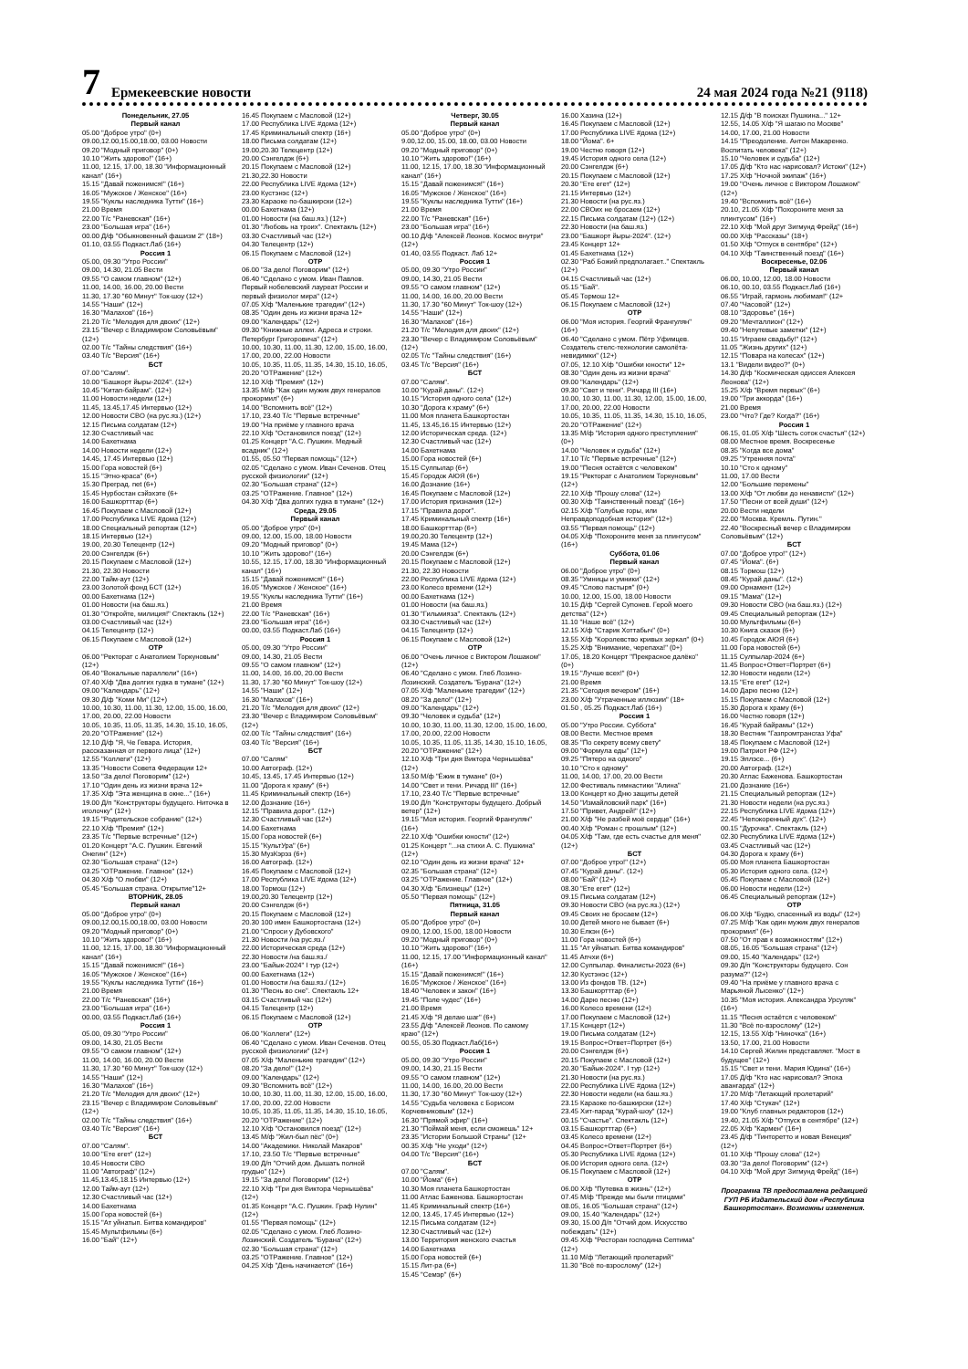7 Ермекеевские новости 24 мая 2024 года №21 (9118)
Понедельник, 27.05
Первый канал
05.00 "Доброе утро" (0+)
09.00,12.00,15.00,18.00, 03.00 Новости
09.20 "Модный приговор" (0+)
10.10 "Жить здорово!" (16+)
11.00, 12.15, 17.00, 18.30 "Информационный канал" (16+)
15.15 "Давай поженимся!" (16+)
16.05 "Мужское / Женское" (16+)
19.55 "Куклы наследника Тутти" (16+)
21.00 Время
22.00 Т/с "Раневская" (16+)
23.00 "Большая игра" (16+)
00.00 Д/ф "Обыкновенный фашизм 2" (18+)
01.10, 03.55 Подкаст.Лаб (16+)
Россия 1
05.00, 09.30 "Утро России"
09.00, 14.30, 21.05 Вести
09.55 "О самом главном" (12+)
11.00, 14.00, 16.00, 20.00 Вести
11.30, 17.30 "60 Минут" Ток-шоу (12+)
14.55 "Наши" (12+)
16.30 "Малахов" (16+)
21.20 Т/с "Мелодия для двоих" (12+)
23.15 "Вечер с Владимиром Соловьёвым" (12+)
02.00 Т/с "Тайны следствия" (16+)
03.40 Т/с "Версия" (16+)
БСТ
07.00 "Салям".
10.00 "Башкорт йыры-2024". (12+)
10.45 "Китап-байрам". (12+)
11.00 Новости недели (12+)
11.45, 13.45,17.45 Интервью (12+)
12.00 Новости СВО (на рус.яз.) (12+)
12.15 Письма солдатам (12+)
12.30 Счастливый час
14.00 Бахетнама
14.00 Новости недели (12+)
14.45, 17.45 Интервью (12+)
15.00 Гора новостей (6+)
15.15 "Этно-краса" (6+)
15.30 Преград. net (6+)
15.45 Нурбостан сэйэхэте (6+
16.00 Башкортттар (6+)
16.45 Покупаем с Масловой (12+)
17.00 Республика LIVE #дома (12+)
18.00 Специальный репортаж (12+)
18.15 Интервью (12+)
19.00, 20.30 Телецентр (12+)
20.00 Сэнгелдэк (6+)
20.15 Покупаем с Масловой (12+)
21.30, 22.30 Новости
22.00 Тайм-аут (12+)
23.00 Золотой фонд БСТ (12+)
00.00 Бахетнама (12+)
01.00 Новости (на баш.яз.)
01.30 "Откройте, милиция!" Спектакль (12+)
03.00 Счастливый час (12+)
04.15 Телецентр (12+)
06.15 Покупаем с Масловой (12+)
ОТР
06.00 "Ректорат с Анатолием Торкуновым" (12+)
06.40 "Вокальные параллели" (16+)
07.40 Х/ф "Два долгих гудка в тумане" (12+)
09.00 "Календарь" (12+)
09.30 Д/ф "Коми Ми" (12+)
10.00, 10.30, 11.00, 11.30, 12.00, 15.00, 16.00, 17.00, 20.00, 22.00 Новости
10.05, 10.35, 11.05, 11.35, 14.30, 15.10, 16.05, 20.20 "ОТРажение" (12+)
12.10 Д/ф "Я, Че Гевара. История, рассказанная от первого лица" (12+)
12.55 "Коллеги" (12+)
13.35 "Новости Совета Федерации 12+
13.50 "За дело! Поговорим" (12+)
17.10 "Один день из жизни врача 12+
17.35 Х/ф "Эта женщина в окне..." (16+)
19.00 Д/п "Конструкторы будущего. Ниточка в иголочку" (12+)
19.15 "Родительское собрание" (12+)
22.10 Х/ф "Премия" (12+)
23.35 Т/с "Первые встречные" (12+)
01.20 Концерт "А.С. Пушкин. Евгений Онегин" (12+)
02.30 "Большая страна" (12+)
03.25 "ОТРажение. Главное" (12+)
04.30 Х/ф "О любви" (12+)
05.45 "Большая страна. Открытие"12+
ВТОРНИК, 28.05
Первый канал
05.00 "Доброе утро" (0+)
09.00,12.00,15.00,18.00, 03.00 Новости
09.20 "Модный приговор" (0+)
10.10 "Жить здорово!" (16+)
11.00, 12.15, 17.00, 18.30 "Информационный канал" (16+)
15.15 "Давай поженимся!" (16+)
16.05 "Мужское / Женское" (16+)
19.55 "Куклы наследника Тутти" (16+)
21.00 Время
22.00 Т/с "Раневская" (16+)
23.00 "Большая игра" (16+)
00.00, 03.55 Подкаст.Лаб (16+)
Россия 1
05.00, 09.30 "Утро России"
09.00, 14.30, 21.05 Вести
09.55 "О самом главном" (12+)
11.00, 14.00, 16.00, 20.00 Вести
11.30, 17.30 "60 Минут" Ток-шоу (12+)
14.55 "Наши" (12+)
16.30 "Малахов" (16+)
21.20 Т/с "Мелодия для двоих" (12+)
23.15 "Вечер с Владимиром Соловьёвым" (12+)
02.00 Т/с "Тайны следствия" (16+)
03.40 Т/с "Версия" (16+)
БСТ
07.00 "Салям".
10.00 "Ете егет" (12+)
10.45 Новости СВО
11.00 "Автограф" (12+)
11.45,13.45,18.15 Интервью (12+)
12.00 Тайм-аут (12+)
12.30 Счастливый час (12+)
14.00 Бахетнама
15.00 Гора новостей (6+)
15.15 "Ат уйнатып. Битва командиров"
15.45 Мультфильмы (6+)
16.00 "Бай" (12+)
16.45 Покупаем с Масловой (12+)
17.00 Республика LIVE #дома (12+)
17.45 Криминальный спектр (16+)
18.00 Письма солдатам (12+)
19.00,20.30 Телецентр (12+)
20.00 Сэнгелдэк (6+)
20.15 Покупаем с Масловой (12+)
21.30,22.30 Новости
22.00 Республика LIVE #дома (12+)
23.00 Кустэнэс (12+)
23.30 Караоке по-башкирски (12+)
00.00 Бахетнама (12+)
01.00 Новости (на баш.яз.) (12+)
01.30 "Любовь на троих". Спектакль (12+)
03.30 Счастливый час (12+)
04.30 Телецентр (12+)
06.15 Покупаем с Масловой (12+)
ОТР
06.00 "За дело! Поговорим" (12+)
06.40 "Сделано с умом. Иван Павлов. Первый нобелевский лауреат России и первый физиолог мира" (12+)
07.05 Х/ф "Маленькие трагедии" (12+)
08.35 "Один день из жизни врача 12+
09.00 "Календарь" (12+)
09.30 "Книжные аллеи. Адреса и строки. Петербург Григоровича" (12+)
10.00, 10.30, 11.00, 11.30, 12.00, 15.00, 16.00, 17.00, 20.00, 22.00 Новости
10.05, 10.35, 11.05, 11.35, 14.30, 15.10, 16.05, 20.20 "ОТРажение" (12+)
12.10 Х/ф "Премия" (12+)
13.35 М/ф "Как один мужик двух генералов прокормил" (6+)
14.00 "Вспомнить всё" (12+)
17.10, 23.40 Т/с "Первые встречные"
19.00 "На приёме у главного врача
22.10 Х/ф "Остановился поезд" (12+)
01.25 Концерт "А.С. Пушкин. Медный всадник" (12+)
01.55, 05.50 "Первая помощь" (12+)
02.05 "Сделано с умом. Иван Сеченов. Отец русской физиологии" (12+)
02.30 "Большая страна" (12+)
03.25 "ОТРажение. Главное" (12+)
04.30 Х/ф "Два долгих гудка в тумане" (12+)
Среда, 29.05
Первый канал
05.00 "Доброе утро" (0+)
09.00, 12.00, 15.00, 18.00 Новости
09.20 "Модный приговор" (0+)
10.10 "Жить здорово!" (16+)
10.55, 12.15, 17.00, 18.30 "Информационный канал" (16+)
15.15 "Давай поженимся!" (16+)
16.05 "Мужское / Женское" (16+)
19.55 "Куклы наследника Тутти" (16+)
21.00 Время
22.00 Т/с "Раневская" (16+)
23.00 "Большая игра" (16+)
00.00, 03.55 Подкаст.Лаб (16+)
Россия 1
05.00, 09.30 "Утро России"
09.00, 14.30, 21.05 Вести
09.55 "О самом главном" (12+)
11.00, 14.00, 16.00, 20.00 Вести
11.30, 17.30 "60 Минут" Ток-шоу (12+)
14.55 "Наши" (12+)
16.30 "Малахов" (16+)
21.20 Т/с "Мелодия для двоих" (12+)
23.30 "Вечер с Владимиром Соловьёвым" (12+)
02.00 Т/с "Тайны следствия" (16+)
03.40 Т/с "Версия" (16+)
БСТ
07.00 "Салям"
10.00 Автограф. (12+)
10.45, 13.45, 17.45 Интервью (12+)
11.00 "Дорога к храму" (6+)
11.45 Криминальный спектр (16+)
12.00 Дознание (16+)
12.15 "Правила дорог". (12+)
12.30 Счастливый час (12+)
14.00 Бахетнама
15.00 Гора новостей (6+)
15.15 "КультУра" (6+)
15.30 МузКэрэз (6+)
16.00 Автограф. (12+)
16.45 Покупаем с Масловой (12+)
17.00 Республика LIVE #дома (12+)
18.00 Тормош (12+)
19.00,20.30 Телецентр (12+)
20.00 Сэнгелдэк (6+)
20.15 Покупаем с Масловой (12+)
20.30 100 имен Башкортостана (12+)
21.00 "Спроси у Дубовского"
21.30 Новости /на рус.яз./
22.00 Историческая среда (12+)
22.30 Новости /на баш.яз./
23.00 "Байык-2024" I тур (12+)
00.00 Бахетнама (12+)
01.00 Новости /на баш.яз./ (12+)
01.30 "Песнь во сне". Спектакль 12+
03.15 Счастливый час (12+)
04.15 Телецентр (12+)
06.15 Покупаем с Масловой (12+)
ОТР
06.00 "Коллеги" (12+)
06.40 "Сделано с умом. Иван Сеченов. Отец русской физиологии" (12+)
07.05 Х/ф "Маленькие трагедии" (12+)
08.20 "За дело!" (12+)
09.00 "Календарь" (12+)
09.30 "Вспомнить всё" (12+)
10.00, 10.30, 11.00, 11.30, 12.00, 15.00, 16.00, 17.00, 20.00, 22.00 Новости
10.05, 10.35, 11.05, 11.35, 14.30, 15.10, 16.05, 20.20 "ОТРажение" (12+)
12.10 Х/ф "Остановился поезд" (12+)
13.45 М/ф "Жил-был пёс" (0+)
14.00 "Академики. Николай Макаров"
17.10, 23.50 Т/с "Первые встречные"
19.00 Д/п "Отчий дом. Дышать полной грудью" (12+)
19.15 "За дело! Поговорим" (12+)
22.10 Х/ф "Три дня Виктора Чернышёва" (12+)
01.35 Концерт "А.С. Пушкин. Граф Нулин" (12+)
01.55 "Первая помощь" (12+)
02.05 "Сделано с умом. Глеб Лозино-Лозинский. Создатель "Бурана" (12+)
02.30 "Большая страна" (12+)
03.25 "ОТРажение. Главное" (12+)
04.25 Х/ф "День начинается" (16+)
Четверг, 30.05
Первый канал
05.00 "Доброе утро" (0+)
9.00,12.00, 15.00, 18.00, 03.00 Новости
09.20 "Модный приговор" (0+)
10.10 "Жить здорово!" (16+)
11.00, 12.15, 17.00, 18.30 "Информационный канал" (16+)
15.15 "Давай поженимся!" (16+)
16.05 "Мужское / Женское" (16+)
19.55 "Куклы наследника Тутти" (16+)
21.00 Время
22.00 Т/с "Раневская" (16+)
23.00 "Большая игра" (16+)
00.10 Д/ф "Алексей Леонов. Космос внутри" (12+)
01.40, 03.55 Подкаст. Лаб 12+
Россия 1
05.00, 09.30 "Утро России"
09.00, 14.30, 21.05 Вести
09.55 "О самом главном" (12+)
11.00, 14.00, 16.00, 20.00 Вести
11.30, 17.30 "60 Минут" Ток-шоу (12+)
14.55 "Наши" (12+)
16.30 "Малахов" (16+)
21.20 Т/с "Мелодия для двоих" (12+)
23.30 "Вечер с Владимиром Соловьёвым" (12+)
02.05 Т/с "Тайны следствия" (16+)
03.45 Т/с "Версия" (16+)
БСТ
07.00 "Салям".
10.00 "Курай даны". (12+)
10.15 "История одного села" (12+)
10.30 "Дорога к храму" (6+)
11.00 Моя планета Башкортостан
11.45, 13.45,16.15 Интервью (12+)
12.00 Историческая среда. (12+)
12.30 Счастливый час (12+)
14.00 Бахетнама
15.00 Гора новостей (6+)
15.15 Сулпылар (6+)
15.45 Городок АЮЯ (6+)
16.00 Дознание (16+)
16.45 Покупаем с Масловой (12+)
17.00 История признания (12+)
17.15 "Правила дорог".
17.45 Криминальный спектр (16+)
18.00 Башкортттар (6+)
19.00,20.30 Телецентр (12+)
19.45 Мама (12+)
20.00 Сэнгелдэк (6+)
20.15 Покупаем с Масловой (12+)
21.30, 22.30 Новости
22.00 Республика LIVE #дома (12+)
23.00 Колесо времени (12+)
00.00 Бахетнама (12+)
01.00 Новости (на баш.яз.)
01.30 "Гильмияза". Спектакль (12+)
03.30 Счастливый час (12+)
04.15 Телецентр (12+)
06.15 Покупаем с Масловой (12+)
ОТР
06.00 "Очень личное с Виктором Лошаком" (12+)
06.40 "Сделано с умом. Глеб Лозино-Лозинский. Создатель "Бурана" (12+)
07.05 Х/ф "Маленькие трагедии" (12+)
08.20 "За дело!" (12+)
09.00 "Календарь" (12+)
09.30 "Человек и судьба" (12+)
10.00, 10.30, 11.00, 11.30, 12.00, 15.00, 16.00, 17.00, 20.00, 22.00 Новости
10.05, 10.35, 11.05, 11.35, 14.30, 15.10, 16.05, 20.20 "ОТРажение" (12+)
12.10 Х/ф "Три дня Виктора Чернышёва" (12+)
13.50 М/ф "Ёжик в тумане" (0+)
14.00 "Свет и тени. Ричард III" (16+)
17.10, 23.40 Т/с "Первые встречные"
19.00 Д/п "Конструкторы будущего. Добрый ветер" (12+)
19.15 "Моя история. Георгий Франгулян" (16+)
22.10 Х/ф "Ошибки юности" (12+)
01.25 Концерт "...на стихи А. С. Пушкина" (12+)
02.10 "Один день из жизни врача" 12+
02.35 "Большая страна" (12+)
03.25 "ОТРажение. Главное" (12+)
04.30 Х/ф "Близнецы" (12+)
05.50 "Первая помощь" (12+)
Пятница, 31.05
Первый канал
05.00 "Доброе утро" (0+)
09.00, 12.00, 15.00, 18.00 Новости
09.20 "Модный приговор" (0+)
10.10 "Жить здорово!" (16+)
11.00, 12.15, 17.00 "Информационный канал" (16+)
15.15 "Давай поженимся!" (16+)
16.05 "Мужское / Женское" (16+)
18.40 "Человек и закон" (16+)
19.45 "Поле чудес" (16+)
21.00 Время
21.45 Х/ф "Я делаю шаг" (6+)
23.55 Д/ф "Алексей Леонов. По самому краю" (12+)
00.55, 05.30 Подкаст.Лаб(16+)
Россия 1
05.00, 09.30 "Утро России"
09.00, 14.30, 21.15 Вести
09.55 "О самом главном" (12+)
11.00, 14.00, 16.00, 20.00 Вести
11.30, 17.30 "60 Минут" Ток-шоу (12+)
14.55 "Судьба человека с Борисом Корчевниковым" (12+)
16.30 "Прямой эфир" (16+)
21.30 "Поймай меня, если сможешь" 12+
23.35 "Истории Большой Страны" (12+
00.35 Х/ф "Не уходи" (12+)
04.00 Т/с "Версия" (16+)
БСТ
07.00 "Салям".
10.00 "Йома" (6+)
10.30 Моя планета Башкортостан
11.00 Атлас Баженова. Башкортостан
11.45 Криминальный спектр (16+)
12.00, 13.45, 17.45 Интервью (12+)
12.15 Письма солдатам (12+)
12.30 Счастливый час (12+)
13.00 Территория женского счастья
14.00 Бахетнама
15.00 Гора новостей (6+)
15.15 Лит-ра (6+)
15.45 "Семэр" (6+)
16.00 Хазина (12+)
16.45 Покупаем с Масловой (12+)
17.00 Республика LIVE #дома (12+)
18.00 "Йома". 6+
19.00 Честно говоря (12+)
19.45 История одного села (12+)
20.00 Сэнгелдэк (6+)
20.15 Покупаем с Масловой (12+)
20.30 "Ете егет" (12+)
21.15 Интервью (12+)
21.30 Новости (на рус.яз.)
22.00 СВОих не бросаем (12+)
22.15 Письма солдатам (12+) (12+)
22.30 Новости (на баш.яз.)
23.00 "Башкорт йыры-2024". (12+)
23.45 Концерт 12+
01.45 Бахетнама (12+)
02.30 "Раб Божий предполагает.." Спектакль (12+)
04.15 Счастливый час (12+)
05.15 "Бай".
05.45 Тормош 12+
06.15 Покупаем с Масловой (12+)
ОТР
06.00 "Моя история. Георгий Франгулян" (16+)
06.40 "Сделано с умом. Пётр Уфимцев. Создатель стелс-технологии самолёта-невидимки" (12+)
07.05, 12.10 Х/ф "Ошибки юности" 12+
08.30 "Один день из жизни врача"
09.00 "Календарь" (12+)
09.30 "Свет и тени". Ричард III (16+)
10.00, 10.30, 11.00, 11.30, 12.00, 15.00, 16.00, 17.00, 20.00, 22.00 Новости
10.05, 10.35, 11.05, 11.35, 14.30, 15.10, 16.05, 20.20 "ОТРажение" (12+)
13.35 М/ф "История одного преступления" (0+)
14.00 "Человек и судьба" (12+)
17.10 Т/с "Первые встречные" (12+)
19.00 "Песня остаётся с человеком"
19.15 "Ректорат с Анатолием Торкуновым" (12+)
22.10 Х/ф "Прошу слова" (12+)
00.30 Х/ф "Таинственный поезд" (16+)
02.15 Х/ф "Голубые горы, или Неправдоподобная история" (12+)
03.55 "Первая помощь" (12+)
04.05 Х/ф "Похороните меня за плинтусом" (16+)
Суббота, 01.06
Первый канал
06.00 "Доброе утро" (0+)
08.35 "Умницы и умники" (12+)
09.45 "Слово пастыря" (0+)
10.00, 12.00, 15.00, 18.00 Новости
10.15 Д/ф "Сергей Супонев. Герой моего детства" (12+)
11.10 "Наше всё" (12+)
12.15 Х/ф "Старик Хоттабыч" (0+)
13.55 Х/ф "Королевство кривых зеркал" (0+)
15.25 Х/ф "Внимание, черепаха!" (0+)
17.05, 18.20 Концерт "Прекрасное далёко" (0+)
19.15 "Лучше всех!" (0+)
21.00 Время
21.35 "Сегодня вечером" (16+)
23.00 Х/ф "Утраченные иллюзии" (18+
01.50 , 05.25 Подкаст.Лаб (16+)
Россия 1
05.00 "Утро России. Суббота"
08.00 Вести. Местное время
08.35 "По секрету всему свету"
09.00 "Формула еды" (12+)
09.25 "Пятеро на одного"
10.10 "Сто к одному"
11.00, 14.00, 17.00, 20.00 Вести
12.00 Фестиваль гимнастики "Алина"
13.00 Концерт ко Дню защиты детей
14.50 "Измайловский парк" (16+)
17.50 "Привет, Андрей!" (12+)
21.00 Х/ф "Не разбей моё сердце" (16+)
00.40 Х/ф "Роман с прошлым" (12+)
04.05 Х/ф "Там, где есть счастье для меня" (12+)
БСТ
07.00 "Доброе утро!" (12+)
07.45 "Курай даны". (12+)
08.00 "Бай" (12+)
08.30 "Ете егет" (12+)
09.15 Письма солдатам (12+)
09.30 Новости СВО (на рус.яз.) (12+)
09.45 Своих не бросаем (12+)
10.00 Детей много не бывает (6+)
10.30 Елкэн (6+)
11.00 Гора новостей (6+)
11.15 "Ат уйнатып. Битва командиров"
11.45 Апчхи (6+)
12.00 Сулпылар. Финалисты-2023 (6+)
12.30 Кустэнэс (12+)
13.00 Из фондов ТВ. (12+)
13.30 Башкортттар (6+)
14.00 Дарю песню (12+)
16.00 Колесо времени (12+)
17.00 Покупаем с Масловой (12+)
17.15 Концерт (12+)
19.00 Письма солдатам (12+)
19.15 Вопрос+Ответ=Портрет (6+)
20.00 Сэнгелдэк (6+)
20.15 Покупаем с Масловой (12+)
20.30 "Байык-2024". I тур (12+)
21.30 Новости (на рус.яз.)
22.00 Республика LIVE #дома (12+)
22.30 Новости недели (на баш.яз.)
23.15 Караоке по-башкирски (12+)
23.45 Хит-парад "Курай-шоу" (12+)
00.15 "Счастье". Спектакль (12+)
03.15 Башкортттар (6+)
03.45 Колесо времени (12+)
04.45 Вопрос+Ответ=Портрет (6+)
05.30 Республика LIVE #дома (12+)
06.00 История одного села. (12+)
06.15 Покупаем с Масловой (12+)
ОТР
06.00 Х/ф "Путевка в жизнь" (12+)
07.45 М/ф "Прежде мы были птицами"
08.05, 16.05 "Большая страна" (12+)
09.00, 15.40 "Календарь" (12+)
09.30, 15.00 Д/п "Отчий дом. Искусство побеждать" (12+)
09.45 Х/ф "Ресторан господина Септима" (12+)
11.10 М/ф "Летающий пролетарий"
11.30 "Всё по-взрослому" (12+)
12.15 Д/ф "В поисках Пушкина..." 12+
12.55, 14.05 Х/ф "Я шагаю по Москве"
14.00, 17.00, 21.00 Новости
14.15 "Преодоление. Антон Макаренко. Воспитать человека" (12+)
15.10 "Человек и судьба" (12+)
17.05 Д/ф "Кто нас нарисовал? Истоки" (12+)
17.25 Х/ф "Ночной экипаж" (16+)
19.00 "Очень личное с Виктором Лошаком" (12+)
19.40 "Вспомнить всё" (16+)
20.10, 21.05 Х/ф "Похороните меня за плинтусом" (16+)
22.10 Х/ф "Мой друг Зигмунд Фрейд" (16+)
00.00 Х/ф "Рассказы" (18+)
01.50 Х/ф "Отпуск в сентябре" (12+)
04.10 Х/ф "Таинственный поезд" (16+)
Воскресенье, 02.06
Первый канал
06.00, 10.00, 12.00, 18.00 Новости
06.10, 00.10, 03.55 Подкаст.Лаб (16+)
06.55 "Играй, гармонь любимая!" (12+
07.40 "Часовой" (12+)
08.10 "Здоровье" (16+)
09.20 "Мечталлион" (12+)
09.40 "Непутевые заметки" (12+)
10.15 "Играем свадьбу!" (12+)
11.05 "Жизнь других" (12+)
12.15 "Повара на колесах" (12+)
13.1 "Видели видео?" (0+)
14.30 Д/ф "Космическая одиссея Алексея Леонова" (12+)
15.25 Х/ф "Время первых" (6+)
19.00 "Три аккорда" (16+)
21.00 Время
23.00 "Что? Где? Когда?" (16+)
Россия 1
06.15, 01.05 Х/ф "Шесть соток счастья" (12+)
08.00 Местное время. Воскресенье
08.35 "Когда все дома"
09.25 "Утренняя почта"
10.10 "Сто к одному"
11.00, 17.00 Вести
12.00 "Большие перемены"
13.00 Х/ф "От любви до ненависти" (12+)
17.50 "Песни от всей души" (12+)
20.00 Вести недели
22.00 "Москва. Кремль. Путин."
22.40 "Воскресный вечер с Владимиром Соловьёвым" (12+)
БСТ
07.00 "Доброе утро!" (12+)
07.45 "Йома". (6+)
08.15 Тормош (12+)
08.45 "Курай даны". (12+)
09.00 Орнамент (12+)
09.15 "Мама" (12+)
09.30 Новости СВО (на баш.яз.) (12+)
09.45 Специальный репортаж (12+)
10.00 Мультфильмы (6+)
10.30 Книга сказок (6+)
10.45 Городок АЮЯ (6+)
11.00 Гора новостей (6+)
11.15 Сулпылар-2024 (6+)
11.45 Вопрос+Ответ=Портрет (6+)
12.30 Новости недели (12+)
13.15 "Ете егет" (12+)
14.00 Дарю песню (12+)
15.15 Покупаем с Масловой (12+)
15.30 Дорога к храму (6+)
16.00 Честно говоря (12+)
16.45 "Курай байрамы" (12+)
18.30 Вестник "Газпромтрансгаз Уфа"
18.45 Покупаем с Масловой (12+)
19.00 Патриот РФ (12+)
19.15 Эллэсе... (6+)
20.00 Автограф. (12+)
20.30 Атлас Баженова. Башкортостан
21.00 Дознание (16+)
21.15 Специальный репортаж (12+)
21.30 Новости недели (на рус.яз.)
22.15 Республика LIVE #дома (12+)
22.45 "Непокоренный дух". (12+)
00.15 "Дурочка". Спектакль (12+)
02.30 Республика LIVE #дома (12+)
03.45 Счастливый час (12+)
04.30 Дорога к храму (6+)
05.00 Моя планета Башкортостан
05.30 История одного села. (12+)
05.45 Покупаем с Масловой (12+)
06.00 Новости недели (12+)
06.45 Специальный репортаж (12+)
ОТР
06.00 Х/ф "Будю, спасенный из воды" (12+)
07.25 М/ф "Как один мужик двух генералов прокормил" (6+)
07.50 "От прав к возможностям" (12+)
08.05, 16.05 "Большая страна" (12+)
09.00, 15.40 "Календарь" (12+)
09.30 Д/п "Конструкторы будущего. Сон разума?" (12+)
09.40 "На приёме у главного врача с Марьяной Лысенко" (12+)
10.35 "Моя история. Александра Урсуляк" (16+)
11.15 "Песня остаётся с человеком"
11.30 "Всё по-взрослому" (12+)
12.15, 13.55 Х/ф "Ниночка" (16+)
13.50, 17.00, 21.00 Новости
14.10 Сергей Жилин представляет. "Мост в будущее" (12+)
15.15 "Свет и тени. Мария Юдина" (16+)
17.05 Д/ф "Кто нас нарисовал? Эпоха авангарда" (12+)
17.20 М/ф "Летающий пролетарий"
17.40 Х/ф "Стукач" (12+)
19.00 "Клуб главных редакторов (12+)
19.40, 21.05 Х/ф "Отпуск в сентябре" (12+)
22.05 Х/ф "Кармен" (16+)
23.45 Д/ф "Тинторетто и новая Венеция" (12+)
01.10 Х/ф "Прошу слова" (12+)
03.30 "За дело! Поговорим" (12+)
04.10 Х/ф "Мой друг Зигмунд Фрейд" (16+)
Программа ТВ предоставлена редакцией ГУП РБ Издательский дом «Республика Башкортостан». Возможны изменения.